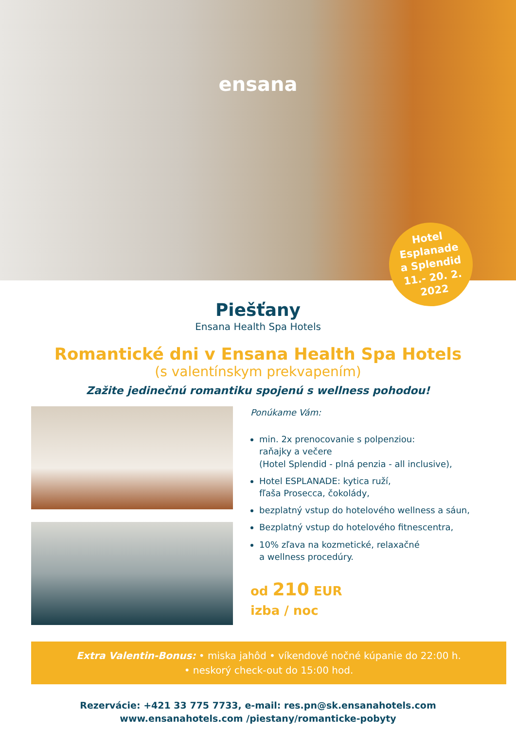ensana
Hotel
Esplanade
a Splendid
11.- 20. 2.
2022
Piešťany
Ensana Health Spa Hotels
Romantické dni v Ensana Health Spa Hotels
(s valentínskym prekvapením)
Zažite jedinečnú romantiku spojenú s wellness pohodou!
Ponúkame Vám:
min. 2x prenocovanie s polpenziou:
raňajky a večere
(Hotel Splendid - plná penzia - all inclusive),
Hotel ESPLANADE: kytica ruží,
fľaša Prosecca, čokolády,
bezplatný vstup do hotelového wellness a sáun,
Bezplatný vstup do hotelového fitnescentra,
10% zľava na kozmetické, relaxačné
a wellness procedúry.
od 210 EUR
izba / noc
Extra Valentin-Bonus: • miska jahôd • víkendové nočné kúpanie do 22:00 h.
• neskorý check-out do 15:00 hod.
Rezervácie: +421 33 775 7733, e-mail: res.pn@sk.ensanahotels.com
www.ensanahotels.com /piestany/romanticke-pobyty